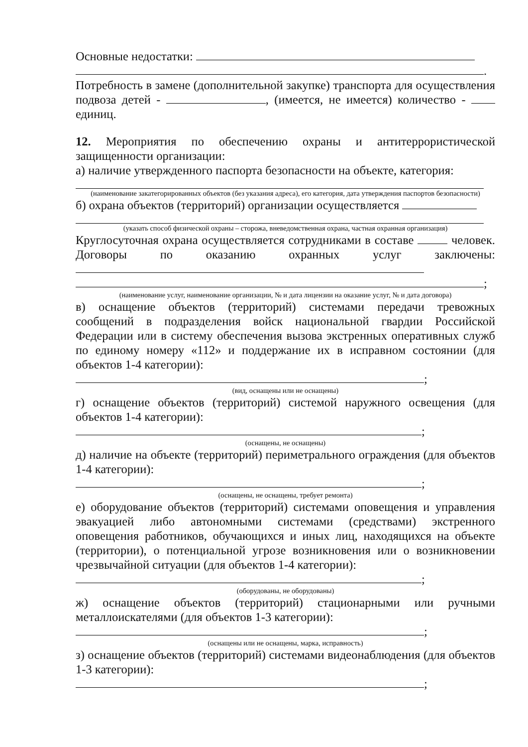Основные недостатки:
.
Потребность в замене (дополнительной закупке) транспорта для осуществления подвоза детей - , (имеется, не имеется) количество - единиц.
12. Мероприятия по обеспечению охраны и антитеррористической защищенности организации:
а) наличие утвержденного паспорта безопасности на объекте, категория:
(наименование закатегорированных объектов (без указания адреса), его категория, дата утверждения паспортов безопасности)
б) охрана объектов (территорий) организации осуществляется
(указать способ физической охраны – сторожа, вневедомственная охрана, частная охранная организация)
Круглосуточная охрана осуществляется сотрудниками в составе человек. Договоры по оказанию охранных услуг заключены:
;
(наименование услуг, наименование организации, № и дата лицензии на оказание услуг, № и дата договора)
в) оснащение объектов (территорий) системами передачи тревожных сообщений в подразделения войск национальной гвардии Российской Федерации или в систему обеспечения вызова экстренных оперативных служб по единому номеру «112» и поддержание их в исправном состоянии (для объектов 1-4 категории):
;
(вид, оснащены или не оснащены)
г) оснащение объектов (территорий) системой наружного освещения (для объектов 1-4 категории):
;
(оснащены, не оснащены)
д) наличие на объекте (территорий) периметрального ограждения (для объектов 1-4 категории):
;
(оснащены, не оснащены, требует ремонта)
е) оборудование объектов (территорий) системами оповещения и управления эвакуацией либо автономными системами (средствами) экстренного оповещения работников, обучающихся и иных лиц, находящихся на объекте (территории), о потенциальной угрозе возникновения или о возникновении чрезвычайной ситуации (для объектов 1-4 категории):
;
(оборудованы, не оборудованы)
ж) оснащение объектов (территорий) стационарными или ручными металлоискателями (для объектов 1-3 категории):
;
(оснащены или не оснащены, марка, исправность)
з) оснащение объектов (территорий) системами видеонаблюдения (для объектов 1-3 категории):
;